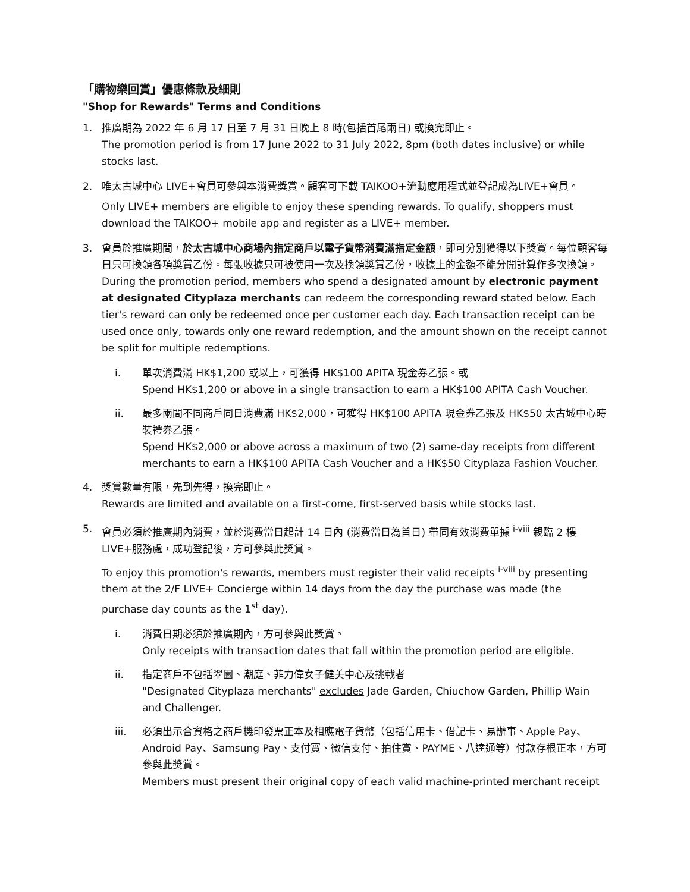「購物樂回賞」優惠條款及細則
"Shop for Rewards" Terms and Conditions
1. 推廣期為 2022 年 6 月 17 日至 7 月 31 日晚上 8 時(包括首尾兩日) 或換完即止。
The promotion period is from 17 June 2022 to 31 July 2022, 8pm (both dates inclusive) or while stocks last.
2. 唯太古城中心 LIVE+會員可參與本消費獎賞。顧客可下載 TAIKOO+流動應用程式並登記成為LIVE+會員。
Only LIVE+ members are eligible to enjoy these spending rewards. To qualify, shoppers must download the TAIKOO+ mobile app and register as a LIVE+ member.
3. 會員於推廣期間，於太古城中心商場內指定商戶以電子貨幣消費滿指定金額，即可分別獲得以下獎賞。每位顧客每日只可換領各項獎賞乙份。每張收據只可被使用一次及換領獎賞乙份，收據上的金額不能分開計算作多次換領。
During the promotion period, members who spend a designated amount by electronic payment at designated Cityplaza merchants can redeem the corresponding reward stated below. Each tier's reward can only be redeemed once per customer each day. Each transaction receipt can be used once only, towards only one reward redemption, and the amount shown on the receipt cannot be split for multiple redemptions.
i. 單次消費滿 HK$1,200 或以上，可獲得 HK$100 APITA 現金券乙張。或
Spend HK$1,200 or above in a single transaction to earn a HK$100 APITA Cash Voucher.
ii. 最多兩間不同商戶同日消費滿 HK$2,000，可獲得 HK$100 APITA 現金券乙張及 HK$50 太古城中心時裝禮券乙張。
Spend HK$2,000 or above across a maximum of two (2) same-day receipts from different merchants to earn a HK$100 APITA Cash Voucher and a HK$50 Cityplaza Fashion Voucher.
4. 獎賞數量有限，先到先得，換完即止。
Rewards are limited and available on a first-come, first-served basis while stocks last.
5. 會員必須於推廣期內消費，並於消費當日起計 14 日內 (消費當日為首日) 帶同有效消費單據 <sup>i-viii</sup> 親臨 2 樓 LIVE+服務處，成功登記後，方可參與此獎賞。
To enjoy this promotion's rewards, members must register their valid receipts <sup>i-viii</sup> by presenting them at the 2/F LIVE+ Concierge within 14 days from the day the purchase was made (the purchase day counts as the 1<sup>st</sup> day).
i. 消費日期必須於推廣期內，方可參與此獎賞。
Only receipts with transaction dates that fall within the promotion period are eligible.
ii. 指定商戶不包括翠園、潮庭、菲力偉女子健美中心及挑戰者
"Designated Cityplaza merchants" excludes Jade Garden, Chiuchow Garden, Phillip Wain and Challenger.
iii. 必須出示合資格之商戶機印發票正本及相應電子貨幣（包括信用卡、借記卡、易辦事、Apple Pay、Android Pay、Samsung Pay、支付寶、微信支付、拍住賞、PAYME、八達通等）付款存根正本，方可參與此獎賞。
Members must present their original copy of each valid machine-printed merchant receipt